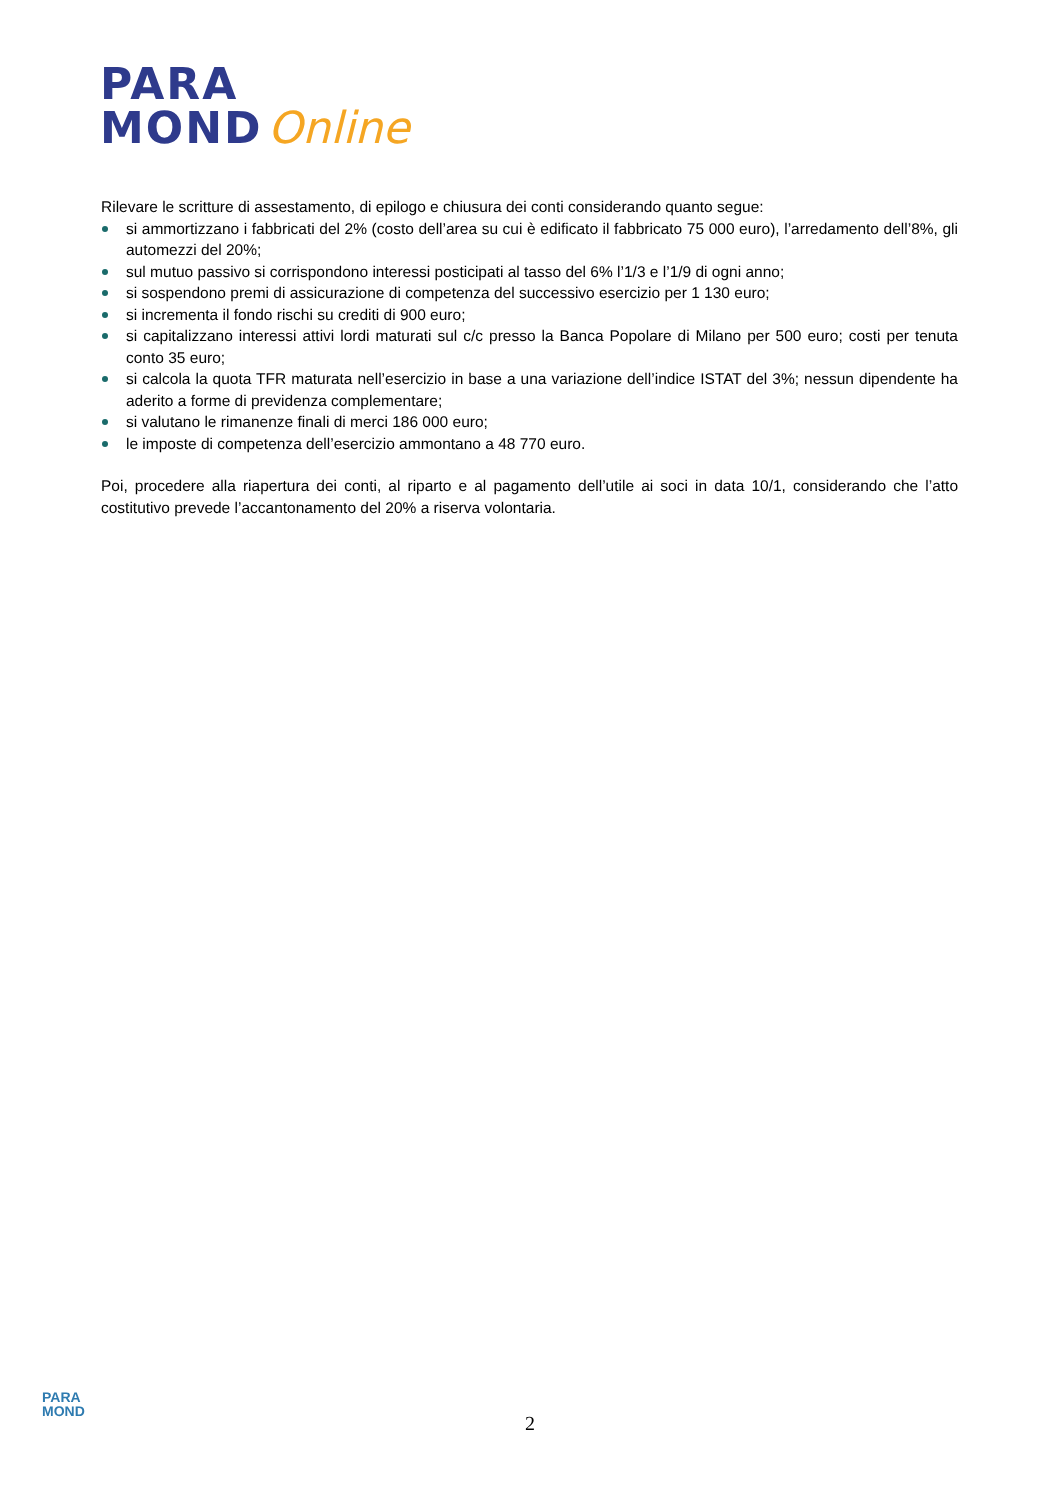PARA
MOND Online
Rilevare le scritture di assestamento, di epilogo e chiusura dei conti considerando quanto segue:
si ammortizzano i fabbricati del 2% (costo dell’area su cui è edificato il fabbricato 75 000 euro), l’arredamento dell’8%, gli automezzi del 20%;
sul mutuo passivo si corrispondono interessi posticipati al tasso del 6% l’1/3 e l’1/9 di ogni anno;
si sospendono premi di assicurazione di competenza del successivo esercizio per 1 130 euro;
si incrementa il fondo rischi su crediti di 900 euro;
si capitalizzano interessi attivi lordi maturati sul c/c presso la Banca Popolare di Milano per 500 euro; costi per tenuta conto 35 euro;
si calcola la quota TFR maturata nell’esercizio in base a una variazione dell’indice ISTAT del 3%; nessun dipendente ha aderito a forme di previdenza complementare;
si valutano le rimanenze finali di merci 186 000 euro;
le imposte di competenza dell’esercizio ammontano a 48 770 euro.
Poi, procedere alla riapertura dei conti, al riparto e al pagamento dell’utile ai soci in data 10/1, considerando che l’atto costitutivo prevede l’accantonamento del 20% a riserva volontaria.
PARA
MOND
2